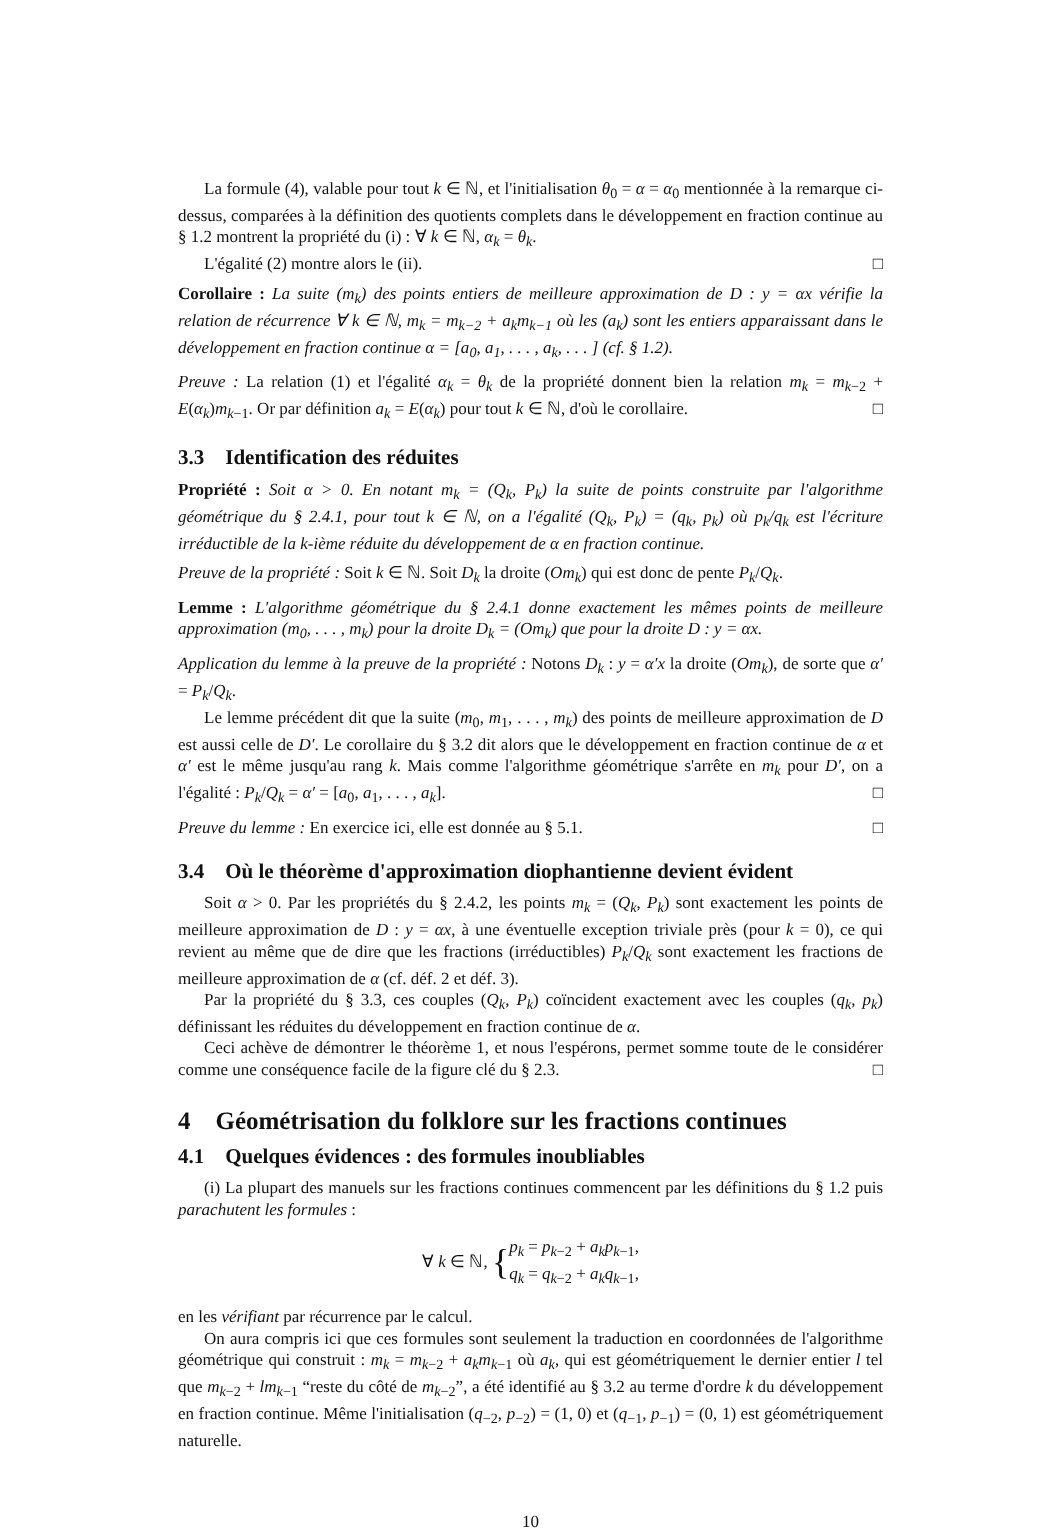La formule (4), valable pour tout k ∈ ℕ, et l'initialisation θ<sub>0</sub> = α = α<sub>0</sub> mentionnée à la remarque ci-dessus, comparées à la définition des quotients complets dans le développement en fraction continue au § 1.2 montrent la propriété du (i) : ∀ k ∈ ℕ, α<sub>k</sub> = θ<sub>k</sub>.
L'égalité (2) montre alors le (ii). □
Corollaire : La suite (m<sub>k</sub>) des points entiers de meilleure approximation de D : y = αx vérifie la relation de récurrence ∀ k ∈ ℕ, m<sub>k</sub> = m<sub>k−2</sub> + a<sub>k</sub>m<sub>k−1</sub> où les (a<sub>k</sub>) sont les entiers apparaissant dans le développement en fraction continue α = [a<sub>0</sub>, a<sub>1</sub>, . . . , a<sub>k</sub>, . . . ] (cf. § 1.2).
Preuve : La relation (1) et l'égalité α<sub>k</sub> = θ<sub>k</sub> de la propriété donnent bien la relation m<sub>k</sub> = m<sub>k−2</sub> + E(α<sub>k</sub>)m<sub>k−1</sub>. Or par définition a<sub>k</sub> = E(α<sub>k</sub>) pour tout k ∈ ℕ, d'où le corollaire. □
3.3 Identification des réduites
Propriété : Soit α > 0. En notant m<sub>k</sub> = (Q<sub>k</sub>, P<sub>k</sub>) la suite de points construite par l'algorithme géométrique du § 2.4.1, pour tout k ∈ ℕ, on a l'égalité (Q<sub>k</sub>, P<sub>k</sub>) = (q<sub>k</sub>, p<sub>k</sub>) où p<sub>k</sub>/q<sub>k</sub> est l'écriture irréductible de la k-ième réduite du développement de α en fraction continue.
Preuve de la propriété : Soit k ∈ ℕ. Soit D<sub>k</sub> la droite (Om<sub>k</sub>) qui est donc de pente P<sub>k</sub>/Q<sub>k</sub>.
Lemme : L'algorithme géométrique du § 2.4.1 donne exactement les mêmes points de meilleure approximation (m<sub>0</sub>, . . . , m<sub>k</sub>) pour la droite D<sub>k</sub> = (Om<sub>k</sub>) que pour la droite D : y = αx.
Application du lemme à la preuve de la propriété : Notons D<sub>k</sub> : y = α′x la droite (Om<sub>k</sub>), de sorte que α′ = P<sub>k</sub>/Q<sub>k</sub>.
Le lemme précédent dit que la suite (m<sub>0</sub>, m<sub>1</sub>, . . . , m<sub>k</sub>) des points de meilleure approximation de D est aussi celle de D′. Le corollaire du § 3.2 dit alors que le développement en fraction continue de α et α′ est le même jusqu'au rang k. Mais comme l'algorithme géométrique s'arrête en m<sub>k</sub> pour D′, on a l'égalité : P<sub>k</sub>/Q<sub>k</sub> = α′ = [a<sub>0</sub>, a<sub>1</sub>, . . . , a<sub>k</sub>]. □
Preuve du lemme : En exercice ici, elle est donnée au § 5.1. □
3.4 Où le théorème d'approximation diophantienne devient évident
Soit α > 0. Par les propriétés du § 2.4.2, les points m<sub>k</sub> = (Q<sub>k</sub>, P<sub>k</sub>) sont exactement les points de meilleure approximation de D : y = αx, à une éventuelle exception triviale près (pour k = 0), ce qui revient au même que de dire que les fractions (irréductibles) P<sub>k</sub>/Q<sub>k</sub> sont exactement les fractions de meilleure approximation de α (cf. déf. 2 et déf. 3).
Par la propriété du § 3.3, ces couples (Q<sub>k</sub>, P<sub>k</sub>) coïncident exactement avec les couples (q<sub>k</sub>, p<sub>k</sub>) définissant les réduites du développement en fraction continue de α.
Ceci achève de démontrer le théorème 1, et nous l'espérons, permet somme toute de le considérer comme une conséquence facile de la figure clé du § 2.3. □
4 Géométrisation du folklore sur les fractions continues
4.1 Quelques évidences : des formules inoubliables
(i) La plupart des manuels sur les fractions continues commencent par les définitions du § 1.2 puis parachutent les formules :
∀ k ∈ ℕ, {p<sub>k</sub> = p<sub>k−2</sub> + a<sub>k</sub>p<sub>k−1</sub>,
q<sub>k</sub> = q<sub>k−2</sub> + a<sub>k</sub>q<sub>k−1</sub>,
en les vérifiant par récurrence par le calcul.
On aura compris ici que ces formules sont seulement la traduction en coordonnées de l'algorithme géométrique qui construit : m<sub>k</sub> = m<sub>k−2</sub> + a<sub>k</sub>m<sub>k−1</sub> où a<sub>k</sub>, qui est géométriquement le dernier entier l tel que m<sub>k−2</sub> + lm<sub>k−1</sub> “reste du côté de m<sub>k−2</sub>”, a été identifié au § 3.2 au terme d'ordre k du développement en fraction continue. Même l'initialisation (q<sub>−2</sub>, p<sub>−2</sub>) = (1, 0) et (q<sub>−1</sub>, p<sub>−1</sub>) = (0, 1) est géométriquement naturelle.
10